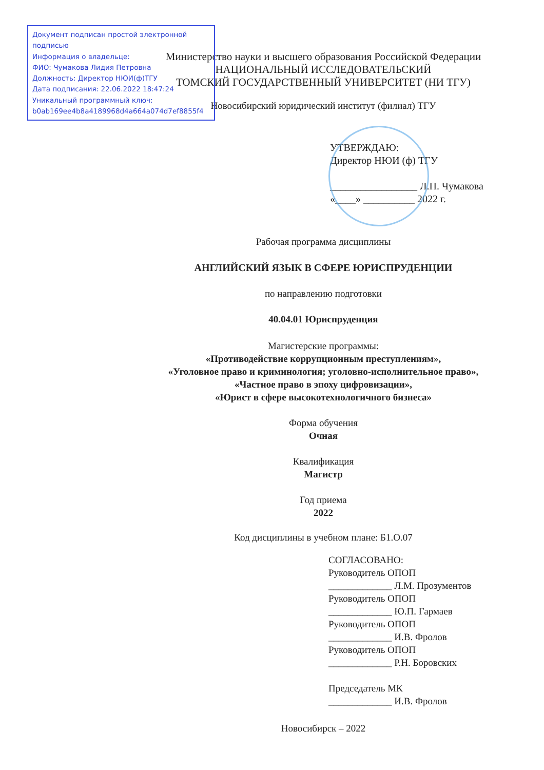Документ подписан простой электронной подписью
Информация о владельце:
ФИО: Чумакова Лидия Петровна
Должность: Директор НЮИ(ф)ТГУ
Дата подписания: 22.06.2022 18:47:24
Уникальный программный ключ:
b0ab169ee4b8a4189968d4a664a074d7ef8855f4
Министерство науки и высшего образования Российской Федерации
НАЦИОНАЛЬНЫЙ ИССЛЕДОВАТЕЛЬСКИЙ
ТОМСКИЙ ГОСУДАРСТВЕННЫЙ УНИВЕРСИТЕТ (НИ ТГУ)
Новосибирский юридический институт (филиал) ТГУ
УТВЕРЖДАЮ:
Директор НЮИ (ф) ТГУ
_________________ Л.П. Чумакова
«____» __________ 2022 г.
Рабочая программа дисциплины
АНГЛИЙСКИЙ ЯЗЫК В СФЕРЕ ЮРИСПРУДЕНЦИИ
по направлению подготовки
40.04.01 Юриспруденция
Магистерские программы:
«Противодействие коррупционным преступлениям»,
«Уголовное право и криминология; уголовно-исполнительное право»,
«Частное право в эпоху цифровизации»,
«Юрист в сфере высокотехнологичного бизнеса»
Форма обучения
Очная
Квалификация
Магистр
Год приема
2022
Код дисциплины в учебном плане: Б1.О.07
СОГЛАСОВАНО:
Руководитель ОПОП
_____________ Л.М. Прозументов
Руководитель ОПОП
_____________ Ю.П. Гармаев
Руководитель ОПОП
_____________ И.В. Фролов
Руководитель ОПОП
_____________ Р.Н. Боровских
Председатель МК
_____________ И.В. Фролов
Новосибирск – 2022